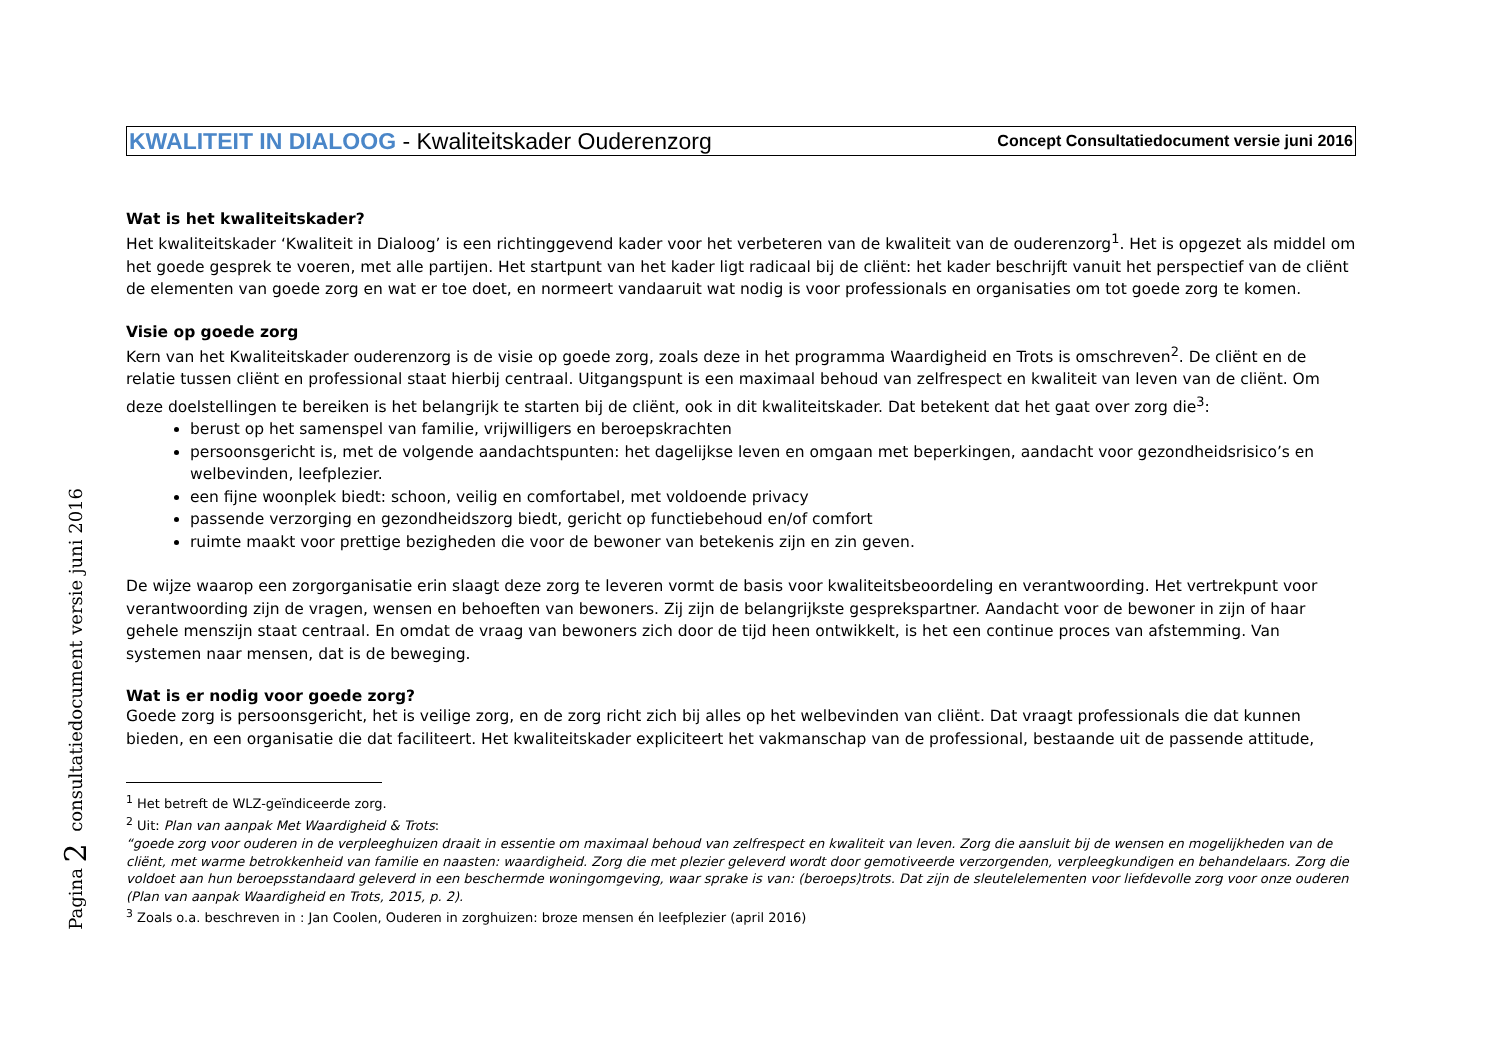Pagina 2 consultatiedocument versie juni 2016
KWALITEIT IN DIALOOG - Kwaliteitskader Ouderenzorg
Concept Consultatiedocument versie juni 2016
Wat is het kwaliteitskader?
Het kwaliteitskader ‘Kwaliteit in Dialoog’ is een richtinggevend kader voor het verbeteren van de kwaliteit van de ouderenzorg<sup>1</sup>. Het is opgezet als middel om het goede gesprek te voeren, met alle partijen. Het startpunt van het kader ligt radicaal bij de cliënt: het kader beschrijft vanuit het perspectief van de cliënt de elementen van goede zorg en wat er toe doet, en normeert vandaaruit wat nodig is voor professionals en organisaties om tot goede zorg te komen.
Visie op goede zorg
Kern van het Kwaliteitskader ouderenzorg is de visie op goede zorg, zoals deze in het programma Waardigheid en Trots is omschreven<sup>2</sup>. De cliënt en de relatie tussen cliënt en professional staat hierbij centraal. Uitgangspunt is een maximaal behoud van zelfrespect en kwaliteit van leven van de cliënt. Om deze doelstellingen te bereiken is het belangrijk te starten bij de cliënt, ook in dit kwaliteitskader. Dat betekent dat het gaat over zorg die<sup>3</sup>:
berust op het samenspel van familie, vrijwilligers en beroepskrachten
persoonsgericht is, met de volgende aandachtspunten: het dagelijkse leven en omgaan met beperkingen, aandacht voor gezondheidsrisico’s en welbevinden, leefplezier.
een fijne woonplek biedt: schoon, veilig en comfortabel, met voldoende privacy
passende verzorging en gezondheidszorg biedt, gericht op functiebehoud en/of comfort
ruimte maakt voor prettige bezigheden die voor de bewoner van betekenis zijn en zin geven.
De wijze waarop een zorgorganisatie erin slaagt deze zorg te leveren vormt de basis voor kwaliteitsbeoordeling en verantwoording. Het vertrekpunt voor verantwoording zijn de vragen, wensen en behoeften van bewoners. Zij zijn de belangrijkste gesprekspartner. Aandacht voor de bewoner in zijn of haar gehele menszijn staat centraal. En omdat de vraag van bewoners zich door de tijd heen ontwikkelt, is het een continue proces van afstemming. Van systemen naar mensen, dat is de beweging.
Wat is er nodig voor goede zorg?
Goede zorg is persoonsgericht, het is veilige zorg, en de zorg richt zich bij alles op het welbevinden van cliënt. Dat vraagt professionals die dat kunnen bieden, en een organisatie die dat faciliteert. Het kwaliteitskader expliciteert het vakmanschap van de professional, bestaande uit de passende attitude,
<sup>1</sup> Het betreft de WLZ-geïndiceerde zorg.
<sup>2</sup> Uit: Plan van aanpak Met Waardigheid & Trots:
“goede zorg voor ouderen in de verpleeghuizen draait in essentie om maximaal behoud van zelfrespect en kwaliteit van leven. Zorg die aansluit bij de wensen en mogelijkheden van de cliënt, met warme betrokkenheid van familie en naasten: waardigheid. Zorg die met plezier geleverd wordt door gemotiveerde verzorgenden, verpleegkundigen en behandelaars. Zorg die voldoet aan hun beroepsstandaard geleverd in een beschermde woningomgeving, waar sprake is van: (beroeps)trots. Dat zijn de sleutelelementen voor liefdevolle zorg voor onze ouderen (Plan van aanpak Waardigheid en Trots, 2015, p. 2).
<sup>3</sup> Zoals o.a. beschreven in : Jan Coolen, Ouderen in zorghuizen: broze mensen én leefplezier (april 2016)